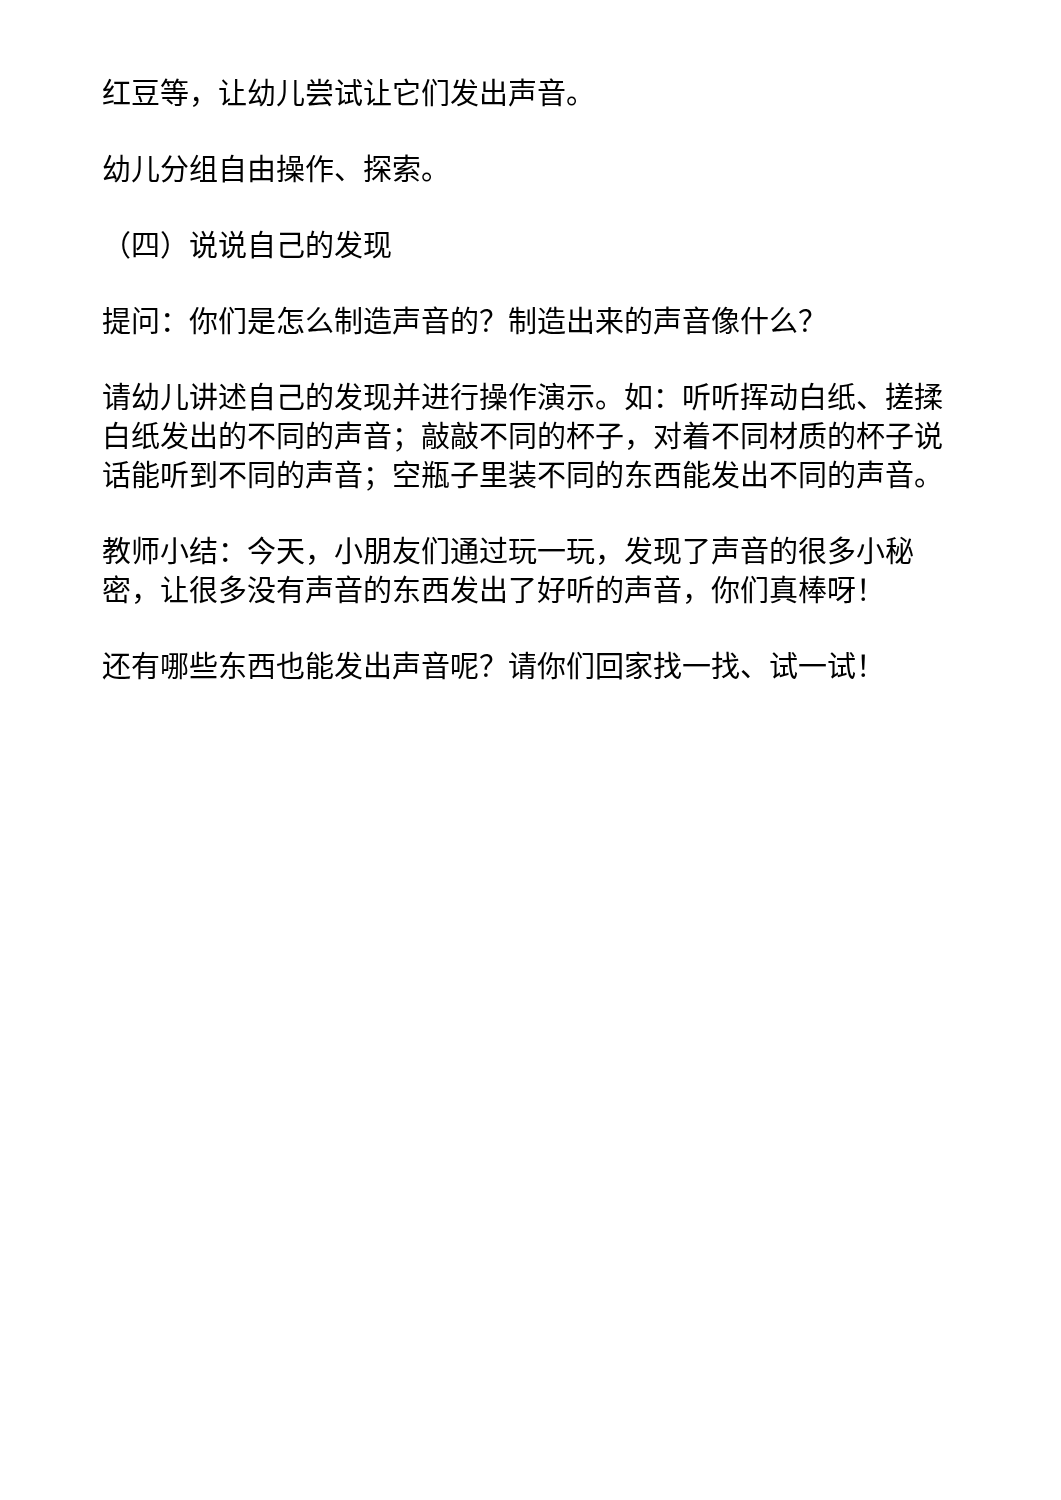红豆等，让幼儿尝试让它们发出声音。
幼儿分组自由操作、探索。
（四）说说自己的发现
提问：你们是怎么制造声音的？制造出来的声音像什么？
请幼儿讲述自己的发现并进行操作演示。如：听听挥动白纸、搓揉白纸发出的不同的声音；敲敲不同的杯子，对着不同材质的杯子说话能听到不同的声音；空瓶子里装不同的东西能发出不同的声音。
教师小结：今天，小朋友们通过玩一玩，发现了声音的很多小秘密，让很多没有声音的东西发出了好听的声音，你们真棒呀！
还有哪些东西也能发出声音呢？请你们回家找一找、试一试！